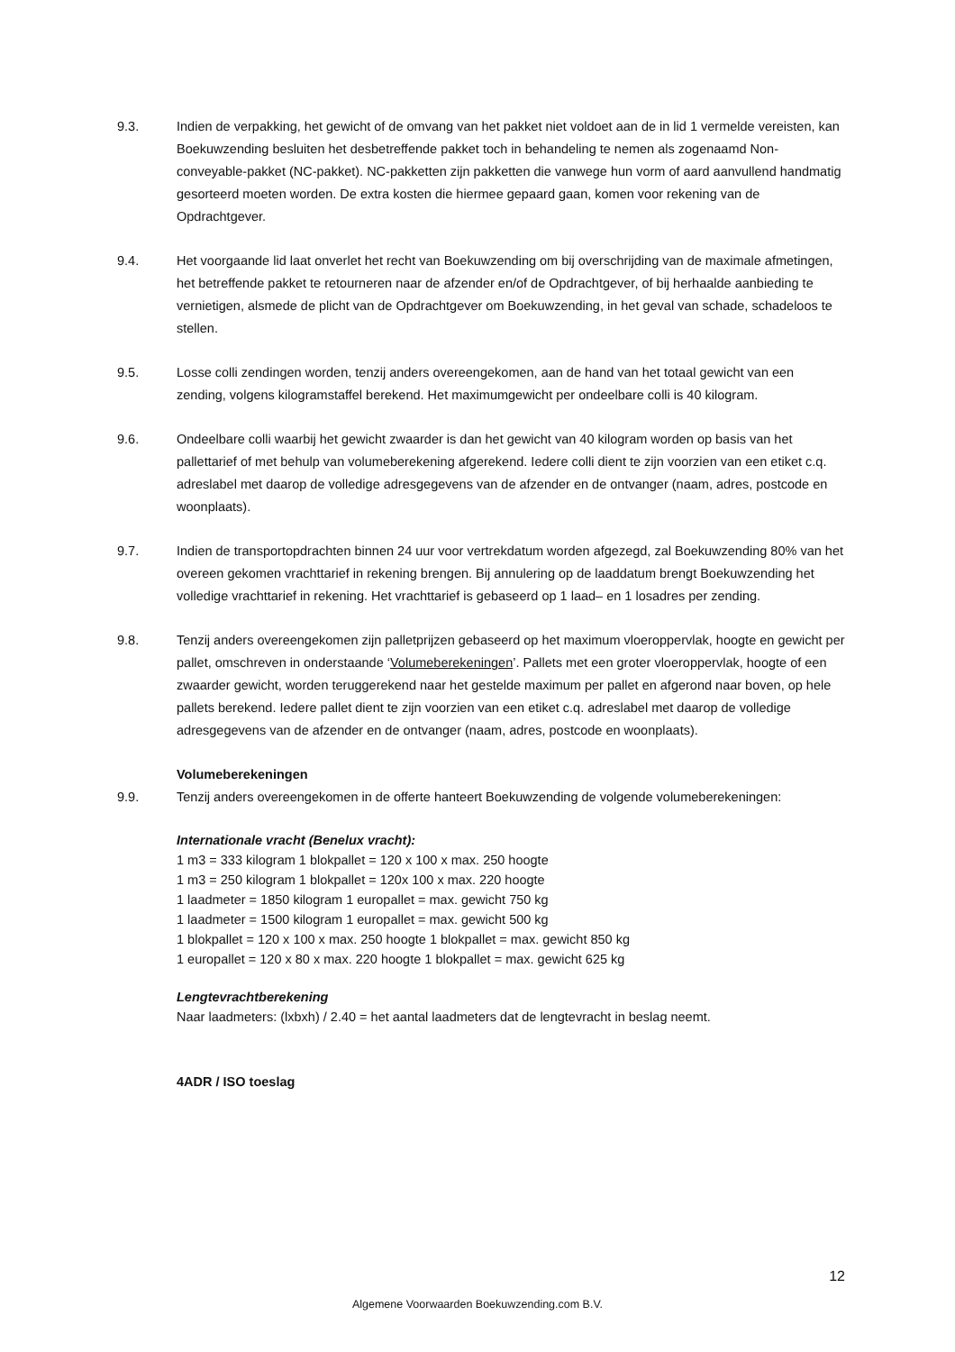9.3. Indien de verpakking, het gewicht of de omvang van het pakket niet voldoet aan de in lid 1 vermelde vereisten, kan Boekuwzending besluiten het desbetreffende pakket toch in behandeling te nemen als zogenaamd Non-conveyable-pakket (NC-pakket). NC-pakketten zijn pakketten die vanwege hun vorm of aard aanvullend handmatig gesorteerd moeten worden. De extra kosten die hiermee gepaard gaan, komen voor rekening van de Opdrachtgever.
9.4. Het voorgaande lid laat onverlet het recht van Boekuwzending om bij overschrijding van de maximale afmetingen, het betreffende pakket te retourneren naar de afzender en/of de Opdrachtgever, of bij herhaalde aanbieding te vernietigen, alsmede de plicht van de Opdrachtgever om Boekuwzending, in het geval van schade, schadeloos te stellen.
9.5. Losse colli zendingen worden, tenzij anders overeengekomen, aan de hand van het totaal gewicht van een zending, volgens kilogramstaffel berekend. Het maximumgewicht per ondeelbare colli is 40 kilogram.
9.6. Ondeelbare colli waarbij het gewicht zwaarder is dan het gewicht van 40 kilogram worden op basis van het pallettarief of met behulp van volumeberekening afgerekend. Iedere colli dient te zijn voorzien van een etiket c.q. adreslabel met daarop de volledige adresgegevens van de afzender en de ontvanger (naam, adres, postcode en woonplaats).
9.7. Indien de transportopdrachten binnen 24 uur voor vertrekdatum worden afgezegd, zal Boekuwzending 80% van het overeen gekomen vrachttarief in rekening brengen. Bij annulering op de laaddatum brengt Boekuwzending het volledige vrachttarief in rekening. Het vrachttarief is gebaseerd op 1 laad– en 1 losadres per zending.
9.8. Tenzij anders overeengekomen zijn palletprijzen gebaseerd op het maximum vloeroppervlak, hoogte en gewicht per pallet, omschreven in onderstaande ‘Volumeberekeningen’. Pallets met een groter vloeroppervlak, hoogte of een zwaarder gewicht, worden teruggerekend naar het gestelde maximum per pallet en afgerond naar boven, op hele pallets berekend. Iedere pallet dient te zijn voorzien van een etiket c.q. adreslabel met daarop de volledige adresgegevens van de afzender en de ontvanger (naam, adres, postcode en woonplaats).
Volumeberekeningen
9.9. Tenzij anders overeengekomen in de offerte hanteert Boekuwzending de volgende volumeberekeningen:
Internationale vracht (Benelux vracht):
1 m3 = 333 kilogram 1 blokpallet = 120 x 100 x max. 250 hoogte
1 m3 = 250 kilogram 1 blokpallet = 120x 100 x max. 220 hoogte
1 laadmeter = 1850 kilogram 1 europallet = max. gewicht 750 kg
1 laadmeter = 1500 kilogram 1 europallet = max. gewicht 500 kg
1 blokpallet = 120 x 100 x max. 250 hoogte 1 blokpallet = max. gewicht 850 kg
1 europallet = 120 x 80 x max. 220 hoogte 1 blokpallet = max. gewicht 625 kg
Lengtevrachtberekening
Naar laadmeters: (lxbxh) / 2.40 = het aantal laadmeters dat de lengtevracht in beslag neemt.
4ADR / ISO toeslag
12
Algemene Voorwaarden Boekuwzending.com B.V.